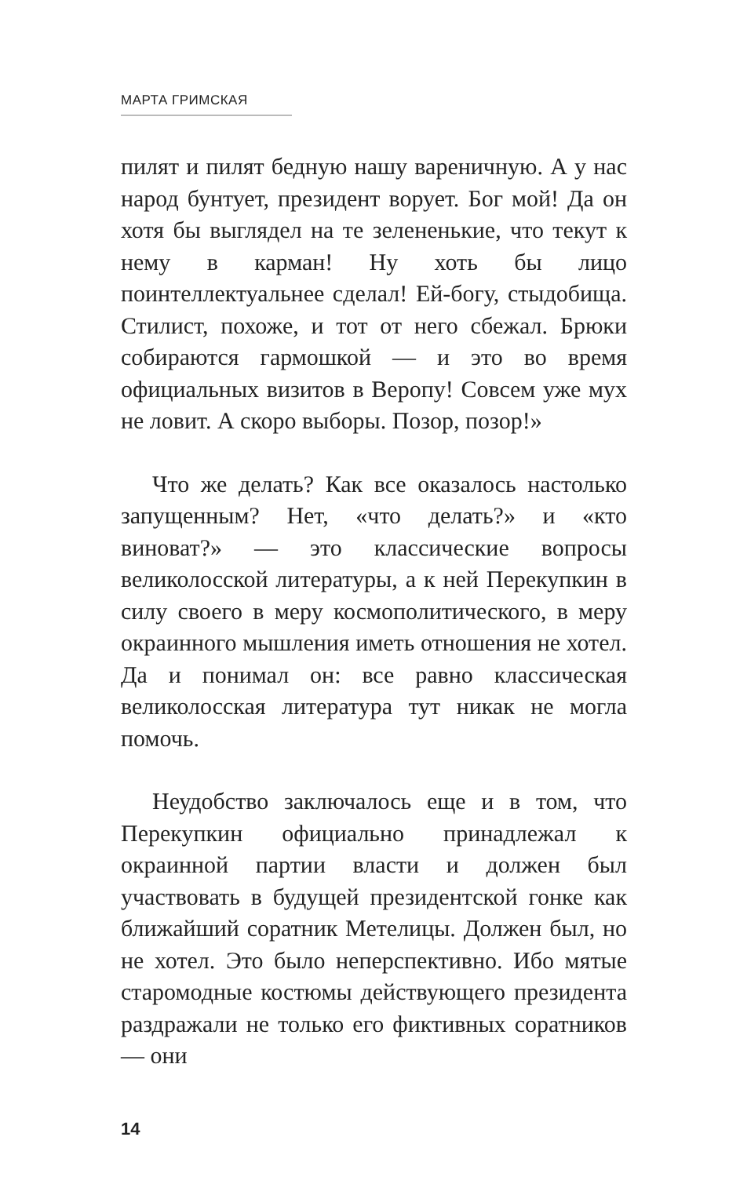МАРТА ГРИМСКАЯ
пилят и пилят бедную нашу вареничную. А у нас народ бунтует, президент ворует. Бог мой! Да он хотя бы выглядел на те зелененькие, что текут к нему в карман! Ну хоть бы лицо поинтеллектуальнее сделал! Ей-богу, стыдобища. Стилист, похоже, и тот от него сбежал. Брюки собираются гармошкой — и это во время официальных визитов в Веропу! Совсем уже мух не ловит. А скоро выборы. Позор, позор!»
Что же делать? Как все оказалось настолько запущенным? Нет, «что делать?» и «кто виноват?» — это классические вопросы великолосской литературы, а к ней Перекупкин в силу своего в меру космополитического, в меру окраинного мышления иметь отношения не хотел. Да и понимал он: все равно классическая великолосская литература тут никак не могла помочь.
Неудобство заключалось еще и в том, что Перекупкин официально принадлежал к окраинной партии власти и должен был участвовать в будущей президентской гонке как ближайший соратник Метелицы. Должен был, но не хотел. Это было неперспективно. Ибо мятые старомодные костюмы действующего президента раздражали не только его фиктивных соратников — они
14